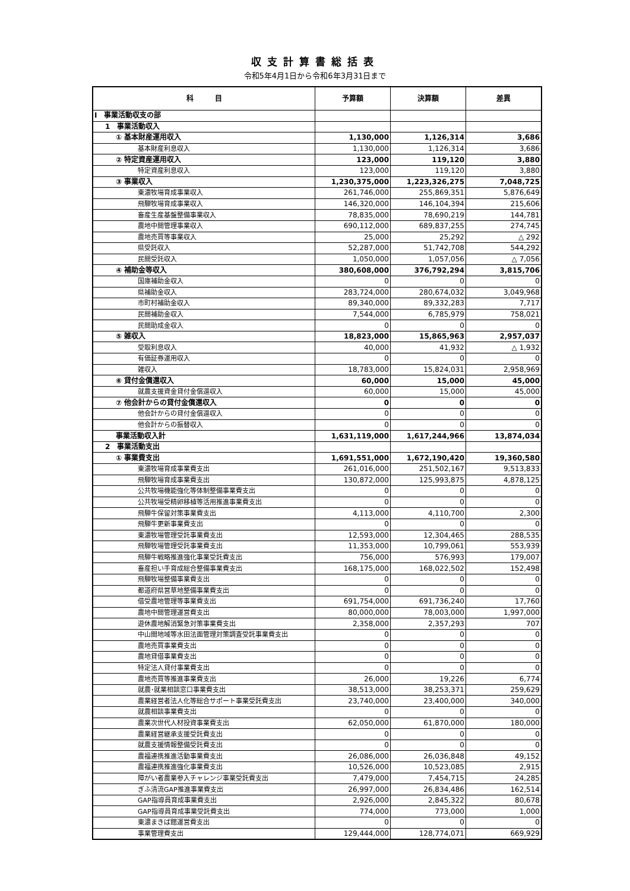収支計算書総括表
令和5年4月1日から令和6年3月31日まで
| 科 目 | 予算額 | 決算額 | 差異 |
| --- | --- | --- | --- |
| Ⅰ 事業活動収支の部 | | | |
| 1 事業活動収入 | | | |
| ① 基本財産運用収入 | 1,130,000 | 1,126,314 | 3,686 |
| 基本財産利息収入 | 1,130,000 | 1,126,314 | 3,686 |
| ② 特定資産運用収入 | 123,000 | 119,120 | 3,880 |
| 特定資産利息収入 | 123,000 | 119,120 | 3,880 |
| ③ 事業収入 | 1,230,375,000 | 1,223,326,275 | 7,048,725 |
| 東濃牧場育成事業収入 | 261,746,000 | 255,869,351 | 5,876,649 |
| 飛騨牧場育成事業収入 | 146,320,000 | 146,104,394 | 215,606 |
| 畜産生産基盤整備事業収入 | 78,835,000 | 78,690,219 | 144,781 |
| 農地中間管理事業収入 | 690,112,000 | 689,837,255 | 274,745 |
| 農地売買等事業収入 | 25,000 | 25,292 | △ 292 |
| 県受託収入 | 52,287,000 | 51,742,708 | 544,292 |
| 民間受託収入 | 1,050,000 | 1,057,056 | △ 7,056 |
| ④ 補助金等収入 | 380,608,000 | 376,792,294 | 3,815,706 |
| 国庫補助金収入 | 0 | 0 | 0 |
| 県補助金収入 | 283,724,000 | 280,674,032 | 3,049,968 |
| 市町村補助金収入 | 89,340,000 | 89,332,283 | 7,717 |
| 民間補助金収入 | 7,544,000 | 6,785,979 | 758,021 |
| 民間助成金収入 | 0 | 0 | 0 |
| ⑤ 雑収入 | 18,823,000 | 15,865,963 | 2,957,037 |
| 受取利息収入 | 40,000 | 41,932 | △ 1,932 |
| 有価証券運用収入 | 0 | 0 | 0 |
| 雑収入 | 18,783,000 | 15,824,031 | 2,958,969 |
| ⑥ 貸付金償還収入 | 60,000 | 15,000 | 45,000 |
| 就農支援資金貸付金償還収入 | 60,000 | 15,000 | 45,000 |
| ⑦ 他会計からの貸付金償還収入 | 0 | 0 | 0 |
| 他会計からの貸付金償還収入 | 0 | 0 | 0 |
| 他会計からの振替収入 | 0 | 0 | 0 |
| 事業活動収入計 | 1,631,119,000 | 1,617,244,966 | 13,874,034 |
| 2 事業活動支出 | | | |
| ① 事業費支出 | 1,691,551,000 | 1,672,190,420 | 19,360,580 |
| 東濃牧場育成事業費支出 | 261,016,000 | 251,502,167 | 9,513,833 |
| 飛騨牧場育成事業費支出 | 130,872,000 | 125,993,875 | 4,878,125 |
| 公共牧場機能強化等体制整備事業費支出 | 0 | 0 | 0 |
| 公共牧場受精卵移植等活用推進事業費支出 | 0 | 0 | 0 |
| 飛騨牛保留対策事業費支出 | 4,113,000 | 4,110,700 | 2,300 |
| 飛騨牛更新事業費支出 | 0 | 0 | 0 |
| 東濃牧場管理受託事業費支出 | 12,593,000 | 12,304,465 | 288,535 |
| 飛騨牧場管理受託事業費支出 | 11,353,000 | 10,799,061 | 553,939 |
| 飛騨牛戦略推進強化事業受託費支出 | 756,000 | 576,993 | 179,007 |
| 畜産担い手育成総合整備事業費支出 | 168,175,000 | 168,022,502 | 152,498 |
| 飛騨牧場整備事業費支出 | 0 | 0 | 0 |
| 都道府県営草地整備事業費支出 | 0 | 0 | 0 |
| 借受農地管理等事業費支出 | 691,754,000 | 691,736,240 | 17,760 |
| 農地中間管理運営費支出 | 80,000,000 | 78,003,000 | 1,997,000 |
| 遊休農地解消緊急対策事業費支出 | 2,358,000 | 2,357,293 | 707 |
| 中山間地域等水田法面管理対策調査受託事業費支出 | 0 | 0 | 0 |
| 農地売買事業費支出 | 0 | 0 | 0 |
| 農地貸借事業費支出 | 0 | 0 | 0 |
| 特定法人貸付事業費支出 | 0 | 0 | 0 |
| 農地売買等推進事業費支出 | 26,000 | 19,226 | 6,774 |
| 就農･就業相談窓口事業費支出 | 38,513,000 | 38,253,371 | 259,629 |
| 農業経営者法人化等総合サポート事業受託費支出 | 23,740,000 | 23,400,000 | 340,000 |
| 就農相談事業費支出 | 0 | 0 | 0 |
| 農業次世代人材投資事業費支出 | 62,050,000 | 61,870,000 | 180,000 |
| 農業経営継承支援受託費支出 | 0 | 0 | 0 |
| 就農支援情報整備受託費支出 | 0 | 0 | 0 |
| 農福連携推進活動事業費支出 | 26,086,000 | 26,036,848 | 49,152 |
| 農福連携推進強化事業費支出 | 10,526,000 | 10,523,085 | 2,915 |
| 障がい者農業参入チャレンジ事業受託費支出 | 7,479,000 | 7,454,715 | 24,285 |
| ぎふ清流GAP推進事業費支出 | 26,997,000 | 26,834,486 | 162,514 |
| GAP指導員育成事業費支出 | 2,926,000 | 2,845,322 | 80,678 |
| GAP指導員育成事業受託費支出 | 774,000 | 773,000 | 1,000 |
| 東濃まきば館運営費支出 | 0 | 0 | 0 |
| 事業管理費支出 | 129,444,000 | 128,774,071 | 669,929 |